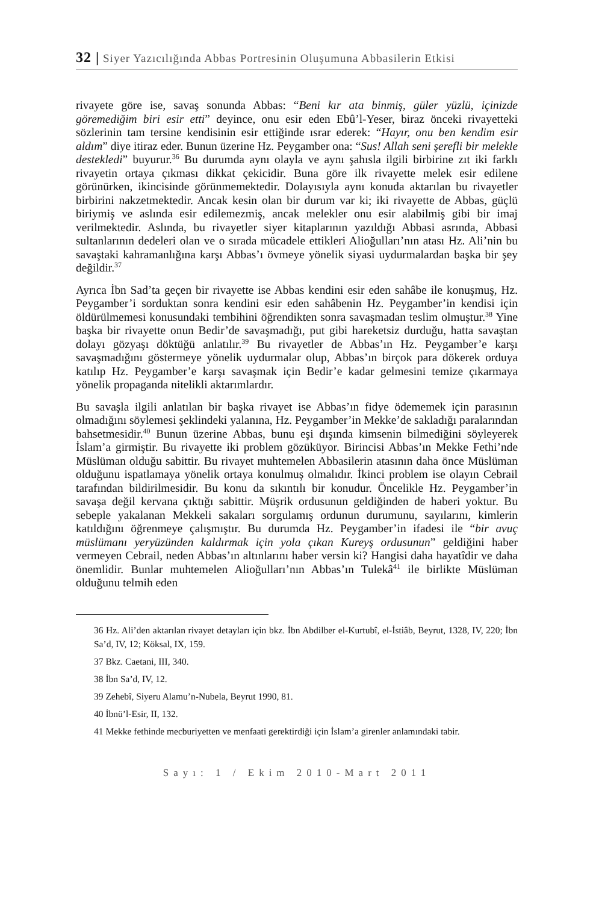32 | Siyer Yazıcılığında Abbas Portresinin Oluşumuna Abbasilerin Etkisi
rivayete göre ise, savaş sonunda Abbas: “Beni kır ata binmiş, güler yüzlü, içinizde göremediğim biri esir etti” deyince, onu esir eden Ebû’l-Yeser, biraz önceki rivayetteki sözlerinin tam tersine kendisinin esir ettiğinde ısrar ederek: “Hayır, onu ben kendim esir aldım” diye itiraz eder. Bunun üzerine Hz. Peygamber ona: “Sus! Allah seni şerefli bir melekle destekledi” buyurur.<sup>36</sup> Bu durumda aynı olayla ve aynı şahısla ilgili birbirine zıt iki farklı rivayetin ortaya çıkması dikkat çekicidir. Buna göre ilk rivayette melek esir edilene görünürken, ikincisinde görünmemektedir. Dolayısıyla aynı konuda aktarılan bu rivayetler birbirini nakzetmektedir. Ancak kesin olan bir durum var ki; iki rivayette de Abbas, güçlü biriymiş ve aslında esir edilemezmiş, ancak melekler onu esir alabilmiş gibi bir imaj verilmektedir. Aslında, bu rivayetler siyer kitaplarının yazıldığı Abbasi asrında, Abbasi sultanlarının dedeleri olan ve o sırada mücadele ettikleri Alioğulları’nın atası Hz. Ali’nin bu savaştaki kahramanlığına karşı Abbas’ı övmeye yönelik siyasi uydurmalardan başka bir şey değildir.<sup>37</sup>
Ayrıca İbn Sad’ta geçen bir rivayette ise Abbas kendini esir eden sahâbe ile konuşmuş, Hz. Peygamber’i sorduktan sonra kendini esir eden sahâbenin Hz. Peygamber’in kendisi için öldürülmemesi konusundaki tembihini öğrendikten sonra savaşmadan teslim olmuştur.<sup>38</sup> Yine başka bir rivayette onun Bedir’de savaşmadığı, put gibi hareketsiz durduğu, hatta savaştan dolayı gözyaşı döktüğü anlatılır.<sup>39</sup> Bu rivayetler de Abbas’ın Hz. Peygamber’e karşı savaşmadığını göstermeye yönelik uydurmalar olup, Abbas’ın birçok para dökerek orduya katılıp Hz. Peygamber’e karşı savaşmak için Bedir’e kadar gelmesini temize çıkarmaya yönelik propaganda nitelikli aktarımlardır.
Bu savaşla ilgili anlatılan bir başka rivayet ise Abbas’ın fidye ödememek için parasının olmadığını söylemesi şeklindeki yalanına, Hz. Peygamber’in Mekke’de sakladığı paralarından bahsetmesidir.<sup>40</sup> Bunun üzerine Abbas, bunu eşi dışında kimsenin bilmediğini söyleyerek İslam’a girmiştir. Bu rivayette iki problem gözüküyor. Birincisi Abbas’ın Mekke Fethi’nde Müslüman olduğu sabittir. Bu rivayet muhtemelen Abbasilerin atasının daha önce Müslüman olduğunu ispatlamaya yönelik ortaya konulmuş olmalıdır. İkinci problem ise olayın Cebrail tarafından bildirilmesidir. Bu konu da sıkıntılı bir konudur. Öncelikle Hz. Peygamber’in savaşa değil kervana çıktığı sabittir. Müşrik ordusunun geldiğinden de haberi yoktur. Bu sebeple yakalanan Mekkeli sakaları sorgulamış ordunun durumunu, sayılarını, kimlerin katıldığını öğrenmeye çalışmıştır. Bu durumda Hz. Peygamber’in ifadesi ile “bir avuç müslümanı yeryüzünden kaldırmak için yola çıkan Kureyş ordusunun” geldiğini haber vermeyen Cebrail, neden Abbas’ın altınlarını haber versin ki? Hangisi daha hayatîdir ve daha önemlidir. Bunlar muhtemelen Alioğulları’nın Abbas’ın Tulekâ<sup>41</sup> ile birlikte Müslüman olduğunu telmih eden
36 Hz. Ali’den aktarılan rivayet detayları için bkz. İbn Abdilber el-Kurtubî, el-İstiâb, Beyrut, 1328, IV, 220; İbn Sa’d, IV, 12; Köksal, IX, 159.
37 Bkz. Caetani, III, 340.
38 İbn Sa’d, IV, 12.
39 Zehebî, Siyeru Alamu’n-Nubela, Beyrut 1990, 81.
40 İbnü’l-Esir, II, 132.
41 Mekke fethinde mecburiyetten ve menfaati gerektirdiği için İslam’a girenler anlamındaki tabir.
Sayı: 1 / Ekim 2010-Mart 2011